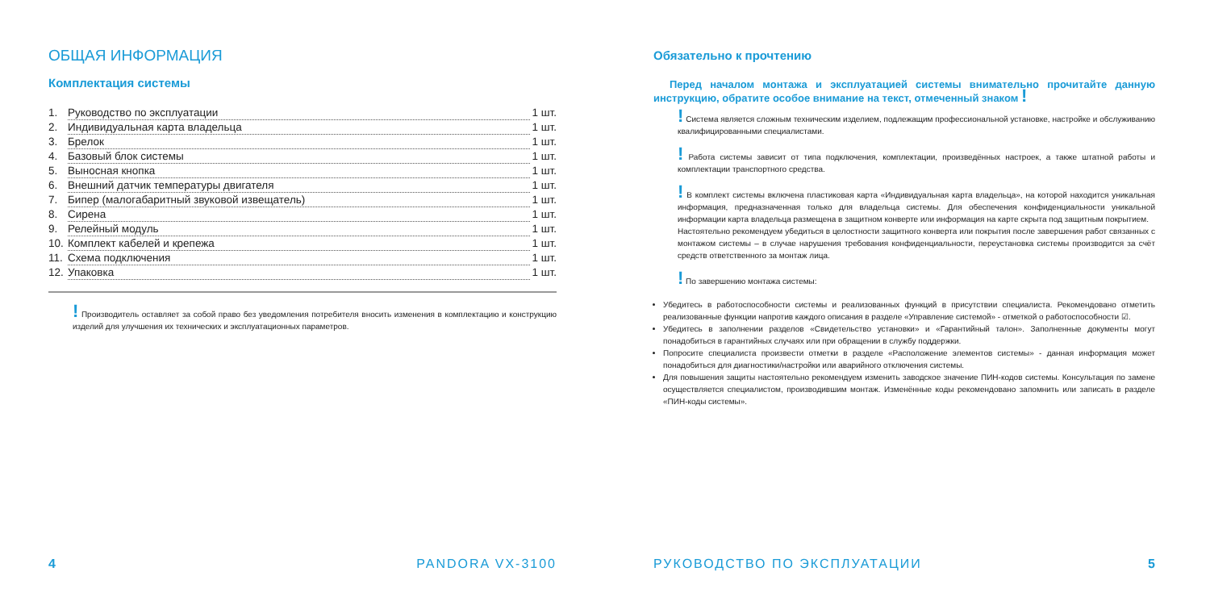ОБЩАЯ ИНФОРМАЦИЯ
Комплектация системы
1. Руководство по эксплуатации 1 шт.
2. Индивидуальная карта владельца 1 шт.
3. Брелок 1 шт.
4. Базовый блок системы 1 шт.
5. Выносная кнопка 1 шт.
6. Внешний датчик температуры двигателя 1 шт.
7. Бипер (малогабаритный звуковой извещатель) 1 шт.
8. Сирена 1 шт.
9. Релейный модуль 1 шт.
10. Комплект кабелей и крепежа 1 шт.
11. Схема подключения 1 шт.
12. Упаковка 1 шт.
! Производитель оставляет за собой право без уведомления потребителя вносить изменения в комплектацию и конструкцию изделий для улучшения их технических и эксплуатационных параметров.
4 PANDORA VX-3100
Обязательно к прочтению
Перед началом монтажа и эксплуатацией системы внимательно прочитайте данную инструкцию, обратите особое внимание на текст, отмеченный знаком !
! Система является сложным техническим изделием, подлежащим профессиональной установке, настройке и обслуживанию квалифицированными специалистами.
! Работа системы зависит от типа подключения, комплектации, произведённых настроек, а также штатной работы и комплектации транспортного средства.
! В комплект системы включена пластиковая карта «Индивидуальная карта владельца», на которой находится уникальная информация, предназначенная только для владельца системы. Для обеспечения конфиденциальности уникальной информации карта владельца размещена в защитном конверте или информация на карте скрыта под защитным покрытием.
Настоятельно рекомендуем убедиться в целостности защитного конверта или покрытия после завершения работ связанных с монтажом системы – в случае нарушения требования конфиденциальности, переустановка системы производится за счёт средств ответственного за монтаж лица.
! По завершению монтажа системы:
Убедитесь в работоспособности системы и реализованных функций в присутствии специалиста. Рекомендовано отметить реализованные функции напротив каждого описания в разделе «Управление системой» - отметкой о работоспособности ☑.
Убедитесь в заполнении разделов «Свидетельство установки» и «Гарантийный талон». Заполненные документы могут понадобиться в гарантийных случаях или при обращении в службу поддержки.
Попросите специалиста произвести отметки в разделе «Расположение элементов системы» - данная информация может понадобиться для диагностики/настройки или аварийного отключения системы.
Для повышения защиты настоятельно рекомендуем изменить заводское значение ПИН-кодов системы. Консультация по замене осуществляется специалистом, производившим монтаж. Изменённые коды рекомендовано запомнить или записать в разделе «ПИН-коды системы».
РУКОВОДСТВО ПО ЭКСПЛУАТАЦИИ 5